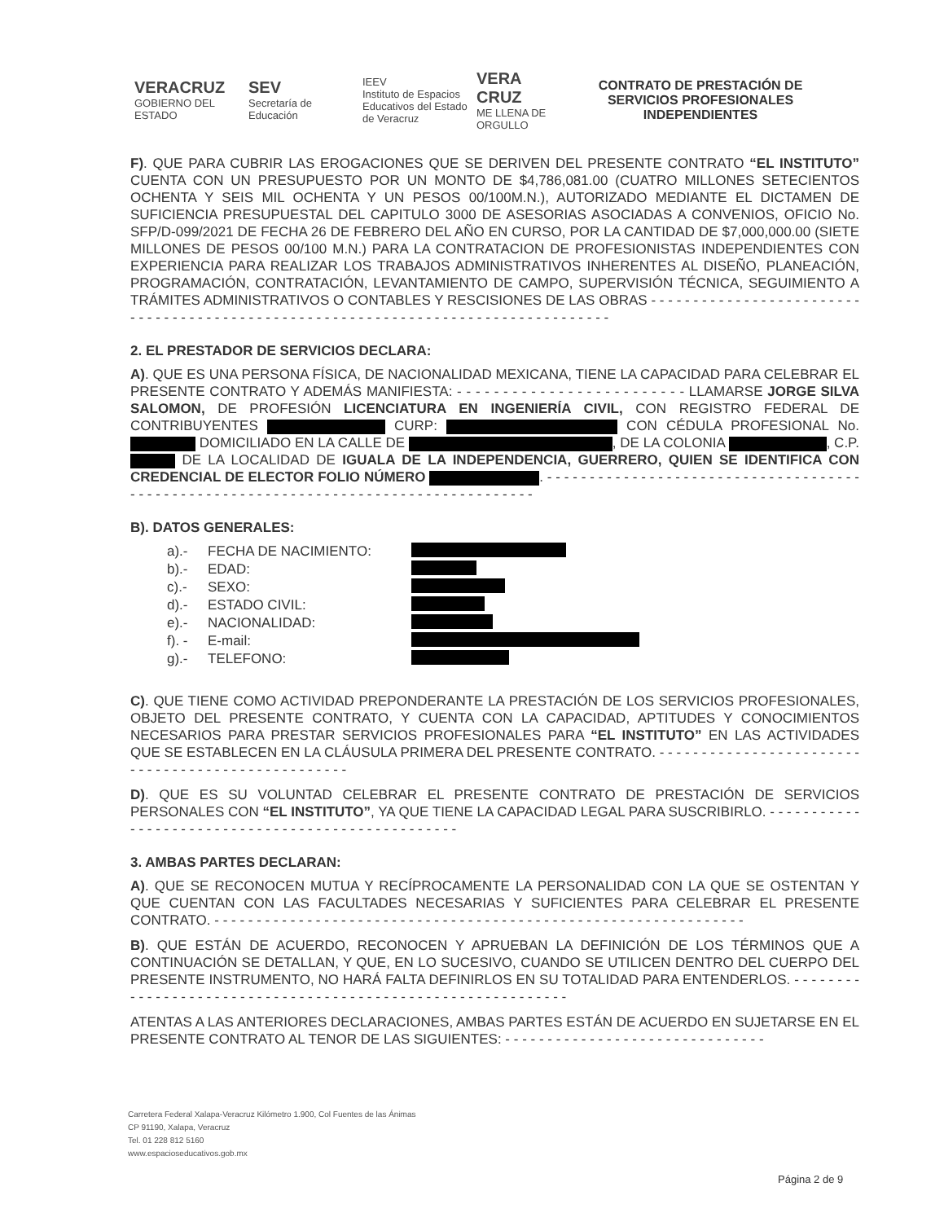VERACRUZ
GOBIERNO DEL ESTADO
SEV
Secretaría de Educación
IEEV
Instituto de Espacios Educativos del Estado de Veracruz
VERA CRUZ
ME LLENA DE ORGULLO
CONTRATO DE PRESTACIÓN DE SERVICIOS PROFESIONALES INDEPENDIENTES
F). QUE PARA CUBRIR LAS EROGACIONES QUE SE DERIVEN DEL PRESENTE CONTRATO “EL INSTITUTO” CUENTA CON UN PRESUPUESTO POR UN MONTO DE $4,786,081.00 (CUATRO MILLONES SETECIENTOS OCHENTA Y SEIS MIL OCHENTA Y UN PESOS 00/100M.N.), AUTORIZADO MEDIANTE EL DICTAMEN DE SUFICIENCIA PRESUPUESTAL DEL CAPITULO 3000 DE ASESORIAS ASOCIADAS A CONVENIOS, OFICIO No. SFP/D-099/2021 DE FECHA 26 DE FEBRERO DEL AÑO EN CURSO, POR LA CANTIDAD DE $7,000,000.00 (SIETE MILLONES DE PESOS 00/100 M.N.) PARA LA CONTRATACION DE PROFESIONISTAS INDEPENDIENTES CON EXPERIENCIA PARA REALIZAR LOS TRABAJOS ADMINISTRATIVOS INHERENTES AL DISEÑO, PLANEACIÓN, PROGRAMACIÓN, CONTRATACIÓN, LEVANTAMIENTO DE CAMPO, SUPERVISIÓN TÉCNICA, SEGUIMIENTO A TRÁMITES ADMINISTRATIVOS O CONTABLES Y RESCISIONES DE LAS OBRAS - - - - - - - - - - - - - - - - - - - - - - - - - - - - - - - - - - - - - - - - - - - - - - - - - - - - - - - - - - - - - - - - - - - - - - - - - - - - - - - - - -
2. EL PRESTADOR DE SERVICIOS DECLARA:
A). QUE ES UNA PERSONA FÍSICA, DE NACIONALIDAD MEXICANA, TIENE LA CAPACIDAD PARA CELEBRAR EL PRESENTE CONTRATO Y ADEMÁS MANIFIESTA: - - - - - - - - - - - - - - - - - - - - - - - - - LLAMARSE JORGE SILVA SALOMON, DE PROFESIÓN LICENCIATURA EN INGENIERÍA CIVIL, CON REGISTRO FEDERAL DE CONTRIBUYENTES CURP: CON CÉDULA PROFESIONAL No. DOMICILIADO EN LA CALLE DE , DE LA COLONIA , C.P. DE LA LOCALIDAD DE IGUALA DE LA INDEPENDENCIA, GUERRERO, QUIEN SE IDENTIFICA CON CREDENCIAL DE ELECTOR FOLIO NÚMERO . - - - - - - - - - - - - - - - - - - - - - - - - - - - - - - - - - - - - - - - - - - - - - - - - - - - - - - - - - - - - - - - - - - - - - - - - - - - - - - - - - - - - -
B). DATOS GENERALES:
a).- FECHA DE NACIMIENTO:
b).- EDAD:
c).- SEXO:
d).- ESTADO CIVIL:
e).- NACIONALIDAD:
f). - E-mail:
g).- TELEFONO:
C). QUE TIENE COMO ACTIVIDAD PREPONDERANTE LA PRESTACIÓN DE LOS SERVICIOS PROFESIONALES, OBJETO DEL PRESENTE CONTRATO, Y CUENTA CON LA CAPACIDAD, APTITUDES Y CONOCIMIENTOS NECESARIOS PARA PRESTAR SERVICIOS PROFESIONALES PARA “EL INSTITUTO” EN LAS ACTIVIDADES QUE SE ESTABLECEN EN LA CLÁUSULA PRIMERA DEL PRESENTE CONTRATO. - - - - - - - - - - - - - - - - - - - - - - - - - - - - - - - - - - - - - - - - - - - - - - - - - -
D). QUE ES SU VOLUNTAD CELEBRAR EL PRESENTE CONTRATO DE PRESTACIÓN DE SERVICIOS PERSONALES CON “EL INSTITUTO”, YA QUE TIENE LA CAPACIDAD LEGAL PARA SUSCRIBIRLO. - - - - - - - - - - - - - - - - - - - - - - - - - - - - - - - - - - - - - - - - - - - - - - - - - -
3. AMBAS PARTES DECLARAN:
A). QUE SE RECONOCEN MUTUA Y RECÍPROCAMENTE LA PERSONALIDAD CON LA QUE SE OSTENTAN Y QUE CUENTAN CON LAS FACULTADES NECESARIAS Y SUFICIENTES PARA CELEBRAR EL PRESENTE CONTRATO. - - - - - - - - - - - - - - - - - - - - - - - - - - - - - - - - - - - - - - - - - - - - - - - - - - - - - - - - - - - - - - -
B). QUE ESTÁN DE ACUERDO, RECONOCEN Y APRUEBAN LA DEFINICIÓN DE LOS TÉRMINOS QUE A CONTINUACIÓN SE DETALLAN, Y QUE, EN LO SUCESIVO, CUANDO SE UTILICEN DENTRO DEL CUERPO DEL PRESENTE INSTRUMENTO, NO HARÁ FALTA DEFINIRLOS EN SU TOTALIDAD PARA ENTENDERLOS. - - - - - - - - - - - - - - - - - - - - - - - - - - - - - - - - - - - - - - - - - - - - - - - - - - - - - - - - - - - -
ATENTAS A LAS ANTERIORES DECLARACIONES, AMBAS PARTES ESTÁN DE ACUERDO EN SUJETARSE EN EL PRESENTE CONTRATO AL TENOR DE LAS SIGUIENTES: - - - - - - - - - - - - - - - - - - - - - - - - - - - - - - -
Carretera Federal Xalapa-Veracruz Kilómetro 1.900, Col Fuentes de las Ánimas
CP 91190, Xalapa, Veracruz
Tel. 01 228 812 5160
www.espacioseducativos.gob.mx
Página 2 de 9